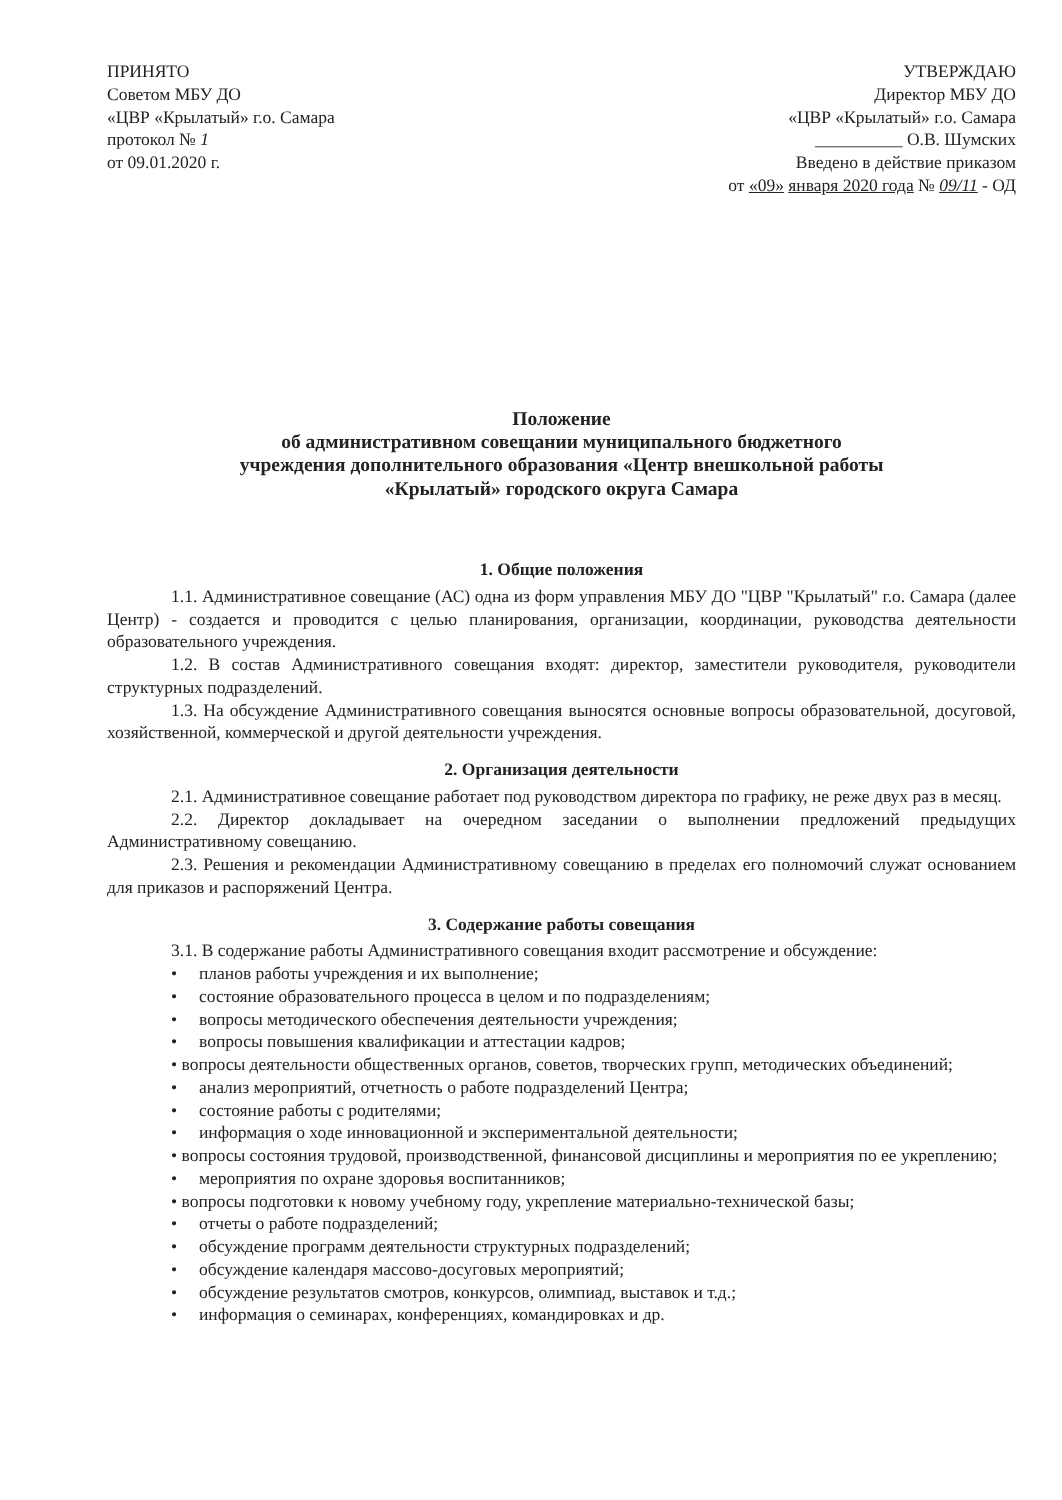ПРИНЯТО
Советом МБУ ДО
«ЦВР «Крылатый» г.о. Самара
протокол № 1
от 09.01.2020 г.
УТВЕРЖДАЮ
Директор МБУ ДО
«ЦВР «Крылатый» г.о. Самара
__________ О.В. Шумских
Введено в действие приказом
от «09» января 2020 года № 09/11 - ОД
Положение
об административном совещании муниципального бюджетного
учреждения дополнительного образования «Центр внешкольной работы
«Крылатый» городского округа Самара
1. Общие положения
1.1. Административное совещание (АС) одна из форм управления МБУ ДО "ЦВР "Крылатый" г.о. Самара (далее Центр) - создается и проводится с целью планирования, организации, координации, руководства деятельности образовательного учреждения.
1.2. В состав Административного совещания входят: директор, заместители руководителя, руководители структурных подразделений.
1.3. На обсуждение Административного совещания выносятся основные вопросы образовательной, досуговой, хозяйственной, коммерческой и другой деятельности учреждения.
2. Организация деятельности
2.1. Административное совещание работает под руководством директора по графику, не реже двух раз в месяц.
2.2. Директор докладывает на очередном заседании о выполнении предложений предыдущих Административному совещанию.
2.3. Решения и рекомендации Административному совещанию в пределах его полномочий служат основанием для приказов и распоряжений Центра.
3. Содержание работы совещания
3.1. В содержание работы Административного совещания входит рассмотрение и обсуждение:
• планов работы учреждения и их выполнение;
• состояние образовательного процесса в целом и по подразделениям;
• вопросы методического обеспечения деятельности учреждения;
• вопросы повышения квалификации и аттестации кадров;
• вопросы деятельности общественных органов, советов, творческих групп, методических объединений;
• анализ мероприятий, отчетность о работе подразделений Центра;
• состояние работы с родителями;
• информация о ходе инновационной и экспериментальной деятельности;
• вопросы состояния трудовой, производственной, финансовой дисциплины и мероприятия по ее укреплению;
• мероприятия по охране здоровья воспитанников;
• вопросы подготовки к новому учебному году, укрепление материально-технической базы;
• отчеты о работе подразделений;
• обсуждение программ деятельности структурных подразделений;
• обсуждение календаря массово-досуговых мероприятий;
• обсуждение результатов смотров, конкурсов, олимпиад, выставок и т.д.;
• информация о семинарах, конференциях, командировках и др.